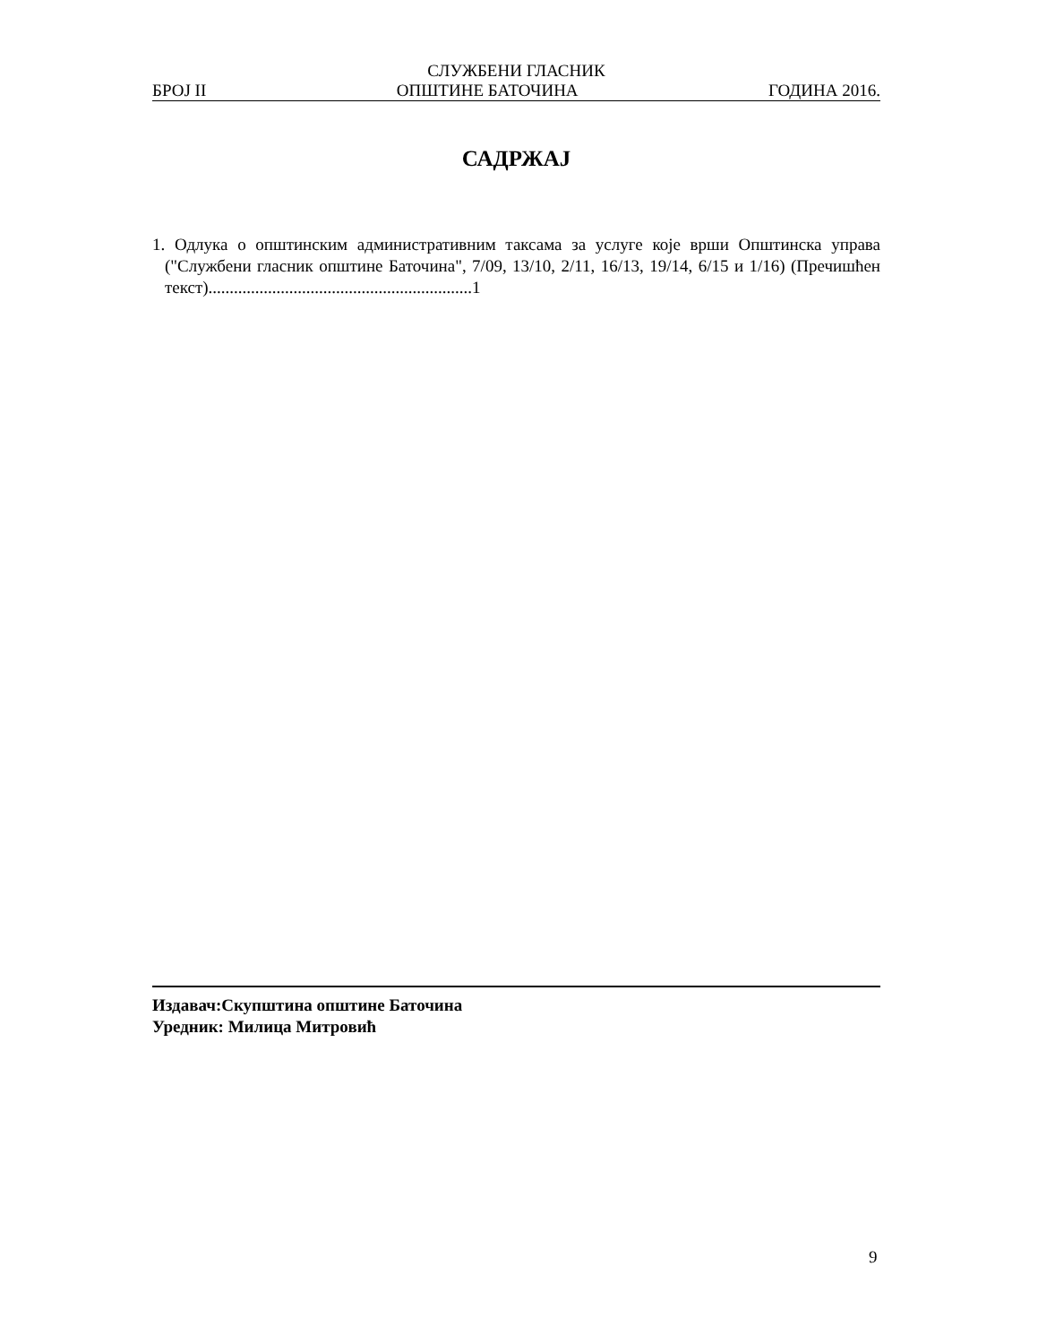СЛУЖБЕНИ ГЛАСНИК
БРОЈ II ОПШТИНЕ БАТОЧИНА ГОДИНА 2016.
САДРЖАЈ
1. Одлука о општинским административним таксама за услуге које врши Општинска управа ("Службени гласник општине Баточина", 7/09, 13/10, 2/11, 16/13, 19/14, 6/15 и 1/16) (Пречишћен текст)..............................................................1
Издавач:Скупштина општине Баточина
Уредник: Милица Митровић
9